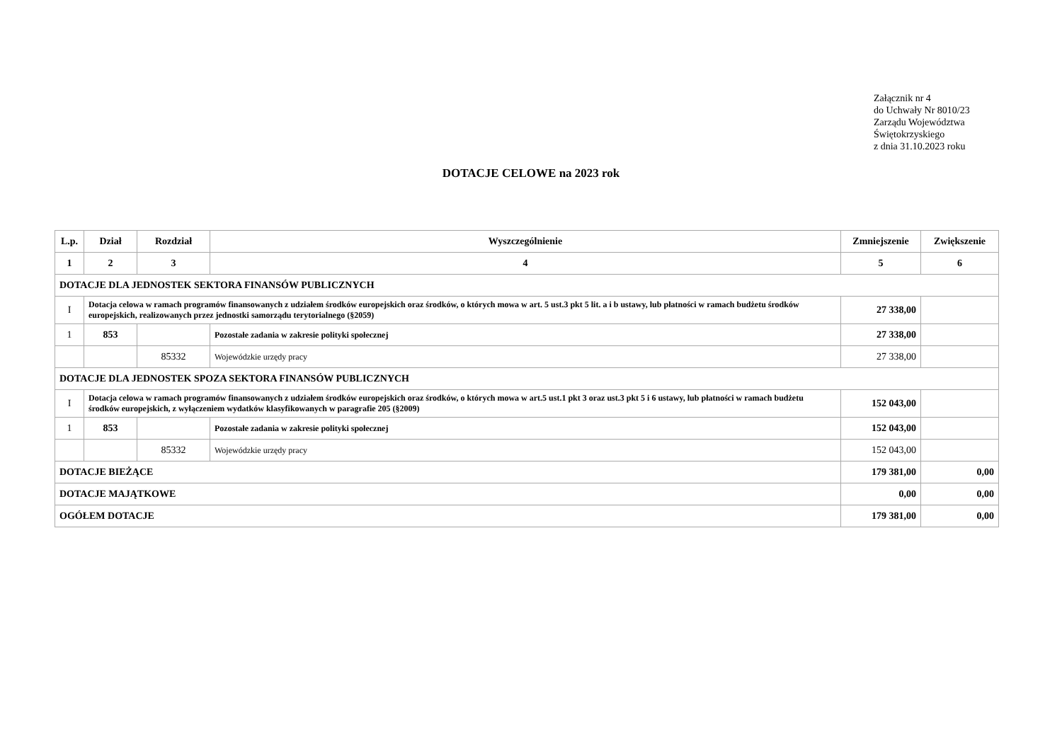Załącznik nr 4
do Uchwały Nr 8010/23
Zarządu Województwa
Świętokrzyskiego
z dnia 31.10.2023 roku
DOTACJE CELOWE na 2023 rok
| L.p. | Dział | Rozdział | Wyszczególnienie | Zmniejszenie | Zwiększenie |
| --- | --- | --- | --- | --- | --- |
| 1 | 2 | 3 | 4 | 5 | 6 |
| DOTACJE DLA JEDNOSTEK SEKTORA FINANSÓW PUBLICZNYCH | | | | | |
| I | Dotacja celowa w ramach programów finansowanych z udziałem środków europejskich oraz środków, o których mowa w art. 5 ust.3 pkt 5 lit. a i b ustawy, lub płatności w ramach budżetu środków europejskich, realizowanych przez jednostki samorządu terytorialnego (§2059) | | | 27 338,00 | |
| 1 | 853 | | Pozostałe zadania w zakresie polityki społecznej | 27 338,00 | |
| | | 85332 | Wojewódzkie urzędy pracy | 27 338,00 | |
| DOTACJE DLA JEDNOSTEK SPOZA SEKTORA FINANSÓW PUBLICZNYCH | | | | | |
| I | Dotacja celowa w ramach programów finansowanych z udziałem środków europejskich oraz środków, o których mowa w art.5 ust.1 pkt 3 oraz ust.3 pkt 5 i 6 ustawy, lub płatności w ramach budżetu środków europejskich, z wyłączeniem wydatków klasyfikowanych w paragrafie 205 (§2009) | | | 152 043,00 | |
| 1 | 853 | | Pozostałe zadania w zakresie polityki społecznej | 152 043,00 | |
| | | 85332 | Wojewódzkie urzędy pracy | 152 043,00 | |
| DOTACJE BIEŻĄCE | | | | 179 381,00 | 0,00 |
| DOTACJE MAJĄTKOWE | | | | 0,00 | 0,00 |
| OGÓŁEM DOTACJE | | | | 179 381,00 | 0,00 |